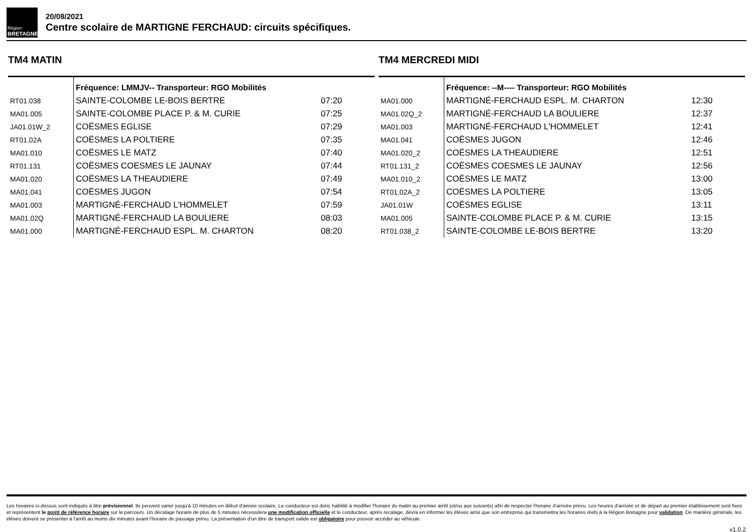Région
BRETAGNE
20/08/2021
Centre scolaire de MARTIGNE FERCHAUD: circuits spécifiques.
TM4 MATIN
| | Fréquence: LMMJV-- Transporteur: RGO Mobilités | |
| --- | --- | --- |
| RT01.038 | SAINTE-COLOMBE LE-BOIS BERTRE | 07:20 |
| MA01.005 | SAINTE-COLOMBE PLACE P. & M. CURIE | 07:25 |
| JA01.01W_2 | COËSMES EGLISE | 07:29 |
| RT01.02A | COËSMES LA POLTIERE | 07:35 |
| MA01.010 | COËSMES LE MATZ | 07:40 |
| RT01.131 | COËSMES COESMES LE JAUNAY | 07:44 |
| MA01.020 | COËSMES LA THEAUDIERE | 07:49 |
| MA01.041 | COËSMES JUGON | 07:54 |
| MA01.003 | MARTIGNÉ-FERCHAUD L'HOMMELET | 07:59 |
| MA01.02Q | MARTIGNÉ-FERCHAUD LA BOULIERE | 08:03 |
| MA01.000 | MARTIGNÉ-FERCHAUD ESPL. M. CHARTON | 08:20 |
TM4 MERCREDI MIDI
| | Fréquence: --M---- Transporteur: RGO Mobilités | |
| --- | --- | --- |
| MA01.000 | MARTIGNÉ-FERCHAUD ESPL. M. CHARTON | 12:30 |
| MA01.02Q_2 | MARTIGNÉ-FERCHAUD LA BOULIERE | 12:37 |
| MA01.003 | MARTIGNÉ-FERCHAUD L'HOMMELET | 12:41 |
| MA01.041 | COËSMES JUGON | 12:46 |
| MA01.020_2 | COËSMES LA THEAUDIERE | 12:51 |
| RT01.131_2 | COËSMES COESMES LE JAUNAY | 12:56 |
| MA01.010_2 | COËSMES LE MATZ | 13:00 |
| RT01.02A_2 | COËSMES LA POLTIERE | 13:05 |
| JA01.01W | COËSMES EGLISE | 13:11 |
| MA01.005 | SAINTE-COLOMBE PLACE P. & M. CURIE | 13:15 |
| RT01.038_2 | SAINTE-COLOMBE LE-BOIS BERTRE | 13:20 |
Les horaires ci-dessus sont indiqués à titre prévisionnel. Ils peuvent varier jusqu'à 10 minutes en début d'année scolaire. Le conducteur est donc habilité à modifier l'horaire du matin au premier arrêt (et/ou aux suivants) afin de respecter l'horaire d'arrivée prévu. Les heures d'arrivée et de départ au premier établissement sont fixes et représentent le point de référence horaire sur le parcours. Un décalage horaire de plus de 5 minutes nécessitera une modification officielle et le conducteur, après recalage, devra en informer les élèves ainsi que son entreprise qui transmettra les horaires réels à la Région Bretagne pour validation. De manière générale, les élèves doivent se présenter à l'arrêt au moins dix minutes avant l'horaire de passage prévu. La présentation d'un titre de transport valide est obligatoire pour pouvoir accéder au véhicule.
v1.0.2